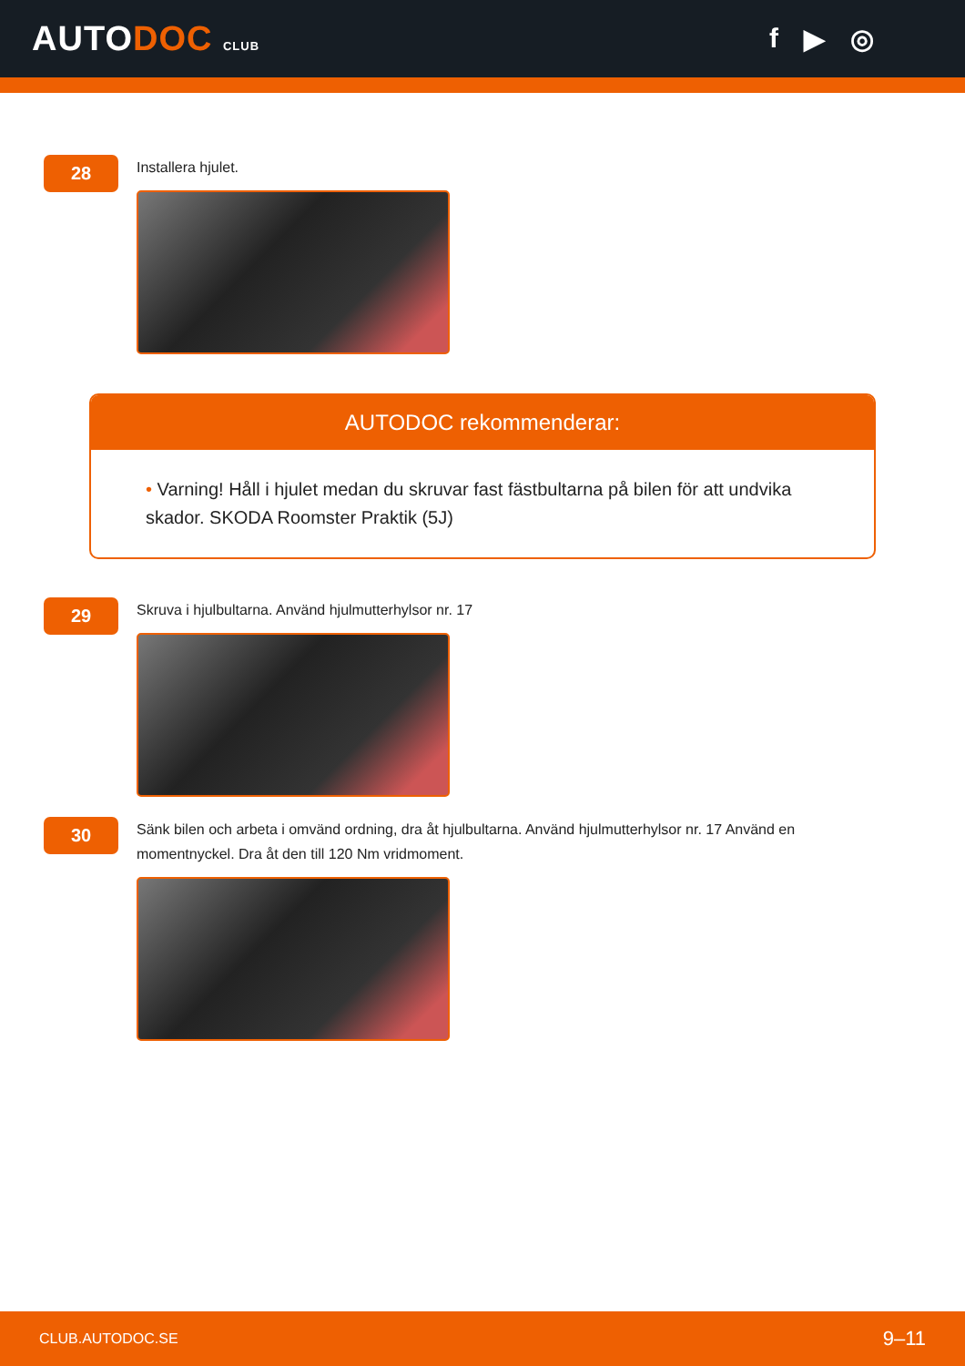AUTODOC CLUB
f ▶ ◎
28
Installera hjulet.
AUTODOC rekommenderar:
• Varning! Håll i hjulet medan du skruvar fast fästbultarna på bilen för att undvika skador. SKODA Roomster Praktik (5J)
29
Skruva i hjulbultarna. Använd hjulmutterhylsor nr. 17
30
Sänk bilen och arbeta i omvänd ordning, dra åt hjulbultarna. Använd hjulmutterhylsor nr. 17 Använd en momentnyckel. Dra åt den till 120 Nm vridmoment.
CLUB.AUTODOC.SE 9–11